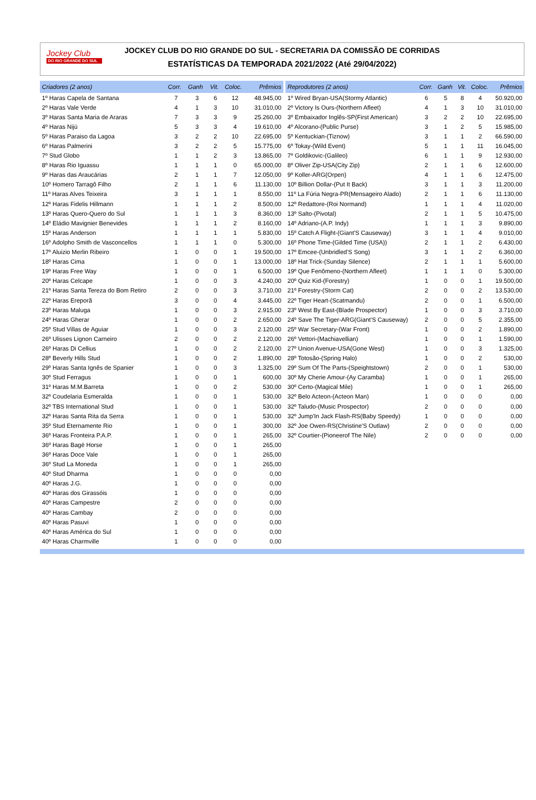Jockey Club
DO RIO GRANDE DO SUL
JOCKEY CLUB DO RIO GRANDE DO SUL - SECRETARIA DA COMISSÃO DE CORRIDAS
ESTATÍSTICAS DA TEMPORADA 2021/2022 (Até 29/04/2022)
| Criadores (2 anos) | Corr. | Ganh | Vit. | Coloc. | Prêmios |
| --- | --- | --- | --- | --- | --- |
| 1º Haras Capela de Santana | 7 | 3 | 6 | 12 | 48.945,00 |
| 2º Haras Vale Verde | 4 | 1 | 3 | 10 | 31.010,00 |
| 3º Haras Santa Maria de Araras | 7 | 3 | 3 | 9 | 25.260,00 |
| 4º Haras Nijú | 5 | 3 | 3 | 4 | 19.610,00 |
| 5º Haras Paraiso da Lagoa | 3 | 2 | 2 | 10 | 22.695,00 |
| 6º Haras Palmerini | 3 | 2 | 2 | 5 | 15.775,00 |
| 7º Stud Globo | 1 | 1 | 2 | 3 | 13.865,00 |
| 8º Haras Rio Iguassu | 1 | 1 | 1 | 0 | 65.000,00 |
| 9º Haras das Araucárias | 2 | 1 | 1 | 7 | 12.050,00 |
| 10º Homero Tarragô Filho | 2 | 1 | 1 | 6 | 11.130,00 |
| 11º Haras Alves Teixeira | 3 | 1 | 1 | 1 | 8.550,00 |
| 12º Haras Fidelis Hillmann | 1 | 1 | 1 | 2 | 8.500,00 |
| 13º Haras Quero-Quero do Sul | 1 | 1 | 1 | 3 | 8.360,00 |
| 14º Eládio Mavignier Benevides | 1 | 1 | 1 | 2 | 8.160,00 |
| 15º Haras Anderson | 1 | 1 | 1 | 1 | 5.830,00 |
| 16º Adolpho Smith de Vasconcellos | 1 | 1 | 1 | 0 | 5.300,00 |
| 17º Aluizio Merlin Ribeiro | 1 | 0 | 0 | 1 | 19.500,00 |
| 18º Haras Cima | 1 | 0 | 0 | 1 | 13.000,00 |
| 19º Haras Free Way | 1 | 0 | 0 | 1 | 6.500,00 |
| 20º Haras Celcape | 1 | 0 | 0 | 3 | 4.240,00 |
| 21º Haras Santa Tereza do Bom Retiro | 2 | 0 | 0 | 3 | 3.710,00 |
| 22º Haras Ereporã | 3 | 0 | 0 | 4 | 3.445,00 |
| 23º Haras Maluga | 1 | 0 | 0 | 3 | 2.915,00 |
| 24º Haras Gherar | 1 | 0 | 0 | 2 | 2.650,00 |
| 25º Stud Villas de Aguiar | 1 | 0 | 0 | 3 | 2.120,00 |
| 26º Ulisses Lignon Carneiro | 2 | 0 | 0 | 2 | 2.120,00 |
| 26º Haras Di Cellius | 1 | 0 | 0 | 2 | 2.120,00 |
| 28º Beverly Hills Stud | 1 | 0 | 0 | 2 | 1.890,00 |
| 29º Haras Santa Ignês de Spanier | 1 | 0 | 0 | 3 | 1.325,00 |
| 30º Stud Ferragus | 1 | 0 | 0 | 1 | 600,00 |
| 31º Haras M.M.Barreta | 1 | 0 | 0 | 2 | 530,00 |
| 32º Coudelaria Esmeralda | 1 | 0 | 0 | 1 | 530,00 |
| 32º TBS International Stud | 1 | 0 | 0 | 1 | 530,00 |
| 32º Haras Santa Rita da Serra | 1 | 0 | 0 | 1 | 530,00 |
| 35º Stud Eternamente Rio | 1 | 0 | 0 | 1 | 300,00 |
| 36º Haras Fronteira P.A.P. | 1 | 0 | 0 | 1 | 265,00 |
| 36º Haras Bagé Horse | 1 | 0 | 0 | 1 | 265,00 |
| 36º Haras Doce Vale | 1 | 0 | 0 | 1 | 265,00 |
| 36º Stud La Moneda | 1 | 0 | 0 | 1 | 265,00 |
| 40º Stud Dharma | 1 | 0 | 0 | 0 | 0,00 |
| 40º Haras J.G. | 1 | 0 | 0 | 0 | 0,00 |
| 40º Haras dos Girassóis | 1 | 0 | 0 | 0 | 0,00 |
| 40º Haras Campestre | 2 | 0 | 0 | 0 | 0,00 |
| 40º Haras Cambay | 2 | 0 | 0 | 0 | 0,00 |
| 40º Haras Pasuvi | 1 | 0 | 0 | 0 | 0,00 |
| 40º Haras América do Sul | 1 | 0 | 0 | 0 | 0,00 |
| 40º Haras Charmville | 1 | 0 | 0 | 0 | 0,00 |
| Reprodutores (2 anos) | Corr. | Ganh | Vit. | Coloc. | Prêmios |
| --- | --- | --- | --- | --- | --- |
| 1º Wired Bryan-USA(Stormy Atlantic) | 6 | 5 | 8 | 4 | 50.920,00 |
| 2º Victory Is Ours-(Northern Afleet) | 4 | 1 | 3 | 10 | 31.010,00 |
| 3º Embaixador Inglês-SP(First American) | 3 | 2 | 2 | 10 | 22.695,00 |
| 4º Alcorano-(Public Purse) | 3 | 1 | 2 | 5 | 15.985,00 |
| 5º Kentuckian-(Tiznow) | 3 | 1 | 1 | 2 | 66.590,00 |
| 6º Tokay-(Wild Event) | 5 | 1 | 1 | 11 | 16.045,00 |
| 7º Goldikovic-(Galileo) | 6 | 1 | 1 | 9 | 12.930,00 |
| 8º Oliver Zip-USA(City Zip) | 2 | 1 | 1 | 6 | 12.600,00 |
| 9º Koller-ARG(Orpen) | 4 | 1 | 1 | 6 | 12.475,00 |
| 10º Billion Dollar-(Put It Back) | 3 | 1 | 1 | 3 | 11.200,00 |
| 11º La Fúria Negra-PR(Mensageiro Alado) | 2 | 1 | 1 | 6 | 11.130,00 |
| 12º Redattore-(Roi Normand) | 1 | 1 | 1 | 4 | 11.020,00 |
| 13º Salto-(Pivotal) | 2 | 1 | 1 | 5 | 10.475,00 |
| 14º Adriano-(A.P. Indy) | 1 | 1 | 1 | 3 | 9.890,00 |
| 15º Catch A Flight-(Giant'S Causeway) | 3 | 1 | 1 | 4 | 9.010,00 |
| 16º Phone Time-(Gilded Time (USA)) | 2 | 1 | 1 | 2 | 6.430,00 |
| 17º Emcee-(Unbridled'S Song) | 3 | 1 | 1 | 2 | 6.360,00 |
| 18º Hat Trick-(Sunday Silence) | 2 | 1 | 1 | 1 | 5.600,00 |
| 19º Que Fenômeno-(Northern Afleet) | 1 | 1 | 1 | 0 | 5.300,00 |
| 20º Quiz Kid-(Forestry) | 1 | 0 | 0 | 1 | 19.500,00 |
| 21º Forestry-(Storm Cat) | 2 | 0 | 0 | 2 | 13.530,00 |
| 22º Tiger Heart-(Scatmandu) | 2 | 0 | 0 | 1 | 6.500,00 |
| 23º West By East-(Blade Prospector) | 1 | 0 | 0 | 3 | 3.710,00 |
| 24º Save The Tiger-ARG(Giant'S Causeway) | 2 | 0 | 0 | 5 | 2.355,00 |
| 25º War Secretary-(War Front) | 1 | 0 | 0 | 2 | 1.890,00 |
| 26º Vettori-(Machiavellian) | 1 | 0 | 0 | 1 | 1.590,00 |
| 27º Union Avenue-USA(Gone West) | 1 | 0 | 0 | 3 | 1.325,00 |
| 28º Totosão-(Spring Halo) | 1 | 0 | 0 | 2 | 530,00 |
| 29º Sum Of The Parts-(Speightstown) | 2 | 0 | 0 | 1 | 530,00 |
| 30º My Cherie Amour-(Ay Caramba) | 1 | 0 | 0 | 1 | 265,00 |
| 30º Certo-(Magical Mile) | 1 | 0 | 0 | 1 | 265,00 |
| 32º Belo Acteon-(Acteon Man) | 1 | 0 | 0 | 0 | 0,00 |
| 32º Taludo-(Music Prospector) | 2 | 0 | 0 | 0 | 0,00 |
| 32º Jump'In Jack Flash-RS(Baby Speedy) | 1 | 0 | 0 | 0 | 0,00 |
| 32º Joe Owen-RS(Christine'S Outlaw) | 2 | 0 | 0 | 0 | 0,00 |
| 32º Courtier-(Pioneerof The Nile) | 2 | 0 | 0 | 0 | 0,00 |